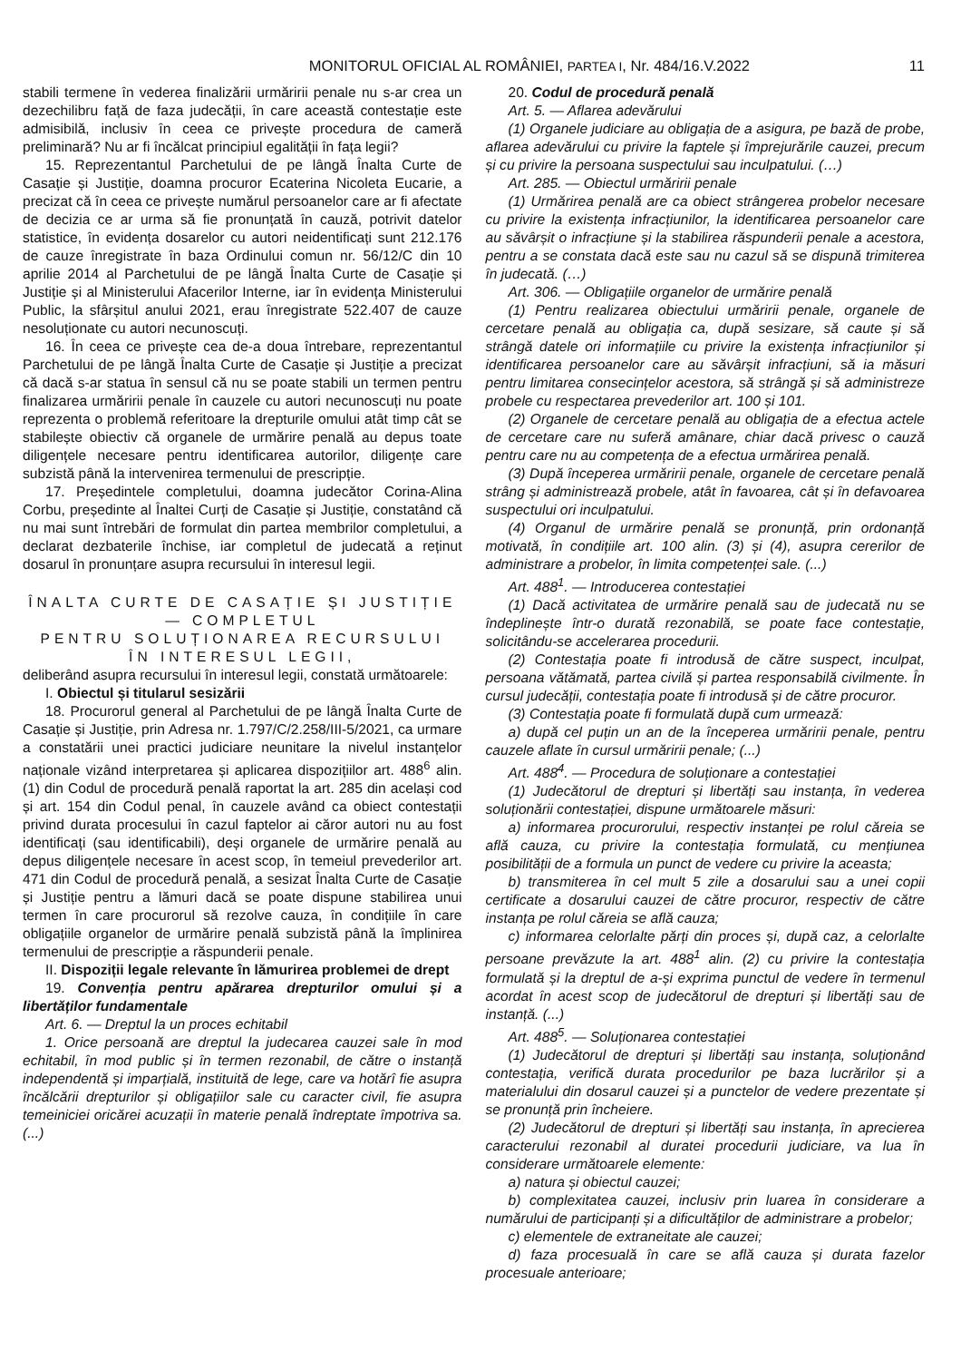MONITORUL OFICIAL AL ROMÂNIEI, PARTEA I, Nr. 484/16.V.2022 11
stabili termene în vederea finalizării urmăririi penale nu s-ar crea un dezechilibru față de faza judecății, în care această contestație este admisibilă, inclusiv în ceea ce privește procedura de cameră preliminară? Nu ar fi încălcat principiul egalității în fața legii?
15. Reprezentantul Parchetului de pe lângă Înalta Curte de Casație și Justiție, doamna procuror Ecaterina Nicoleta Eucarie, a precizat că în ceea ce privește numărul persoanelor care ar fi afectate de decizia ce ar urma să fie pronunțată în cauză, potrivit datelor statistice, în evidența dosarelor cu autori neidentificați sunt 212.176 de cauze înregistrate în baza Ordinului comun nr. 56/12/C din 10 aprilie 2014 al Parchetului de pe lângă Înalta Curte de Casație și Justiție și al Ministerului Afacerilor Interne, iar în evidența Ministerului Public, la sfârșitul anului 2021, erau înregistrate 522.407 de cauze nesoluționate cu autori necunoscuți.
16. În ceea ce privește cea de-a doua întrebare, reprezentantul Parchetului de pe lângă Înalta Curte de Casație și Justiție a precizat că dacă s-ar statua în sensul că nu se poate stabili un termen pentru finalizarea urmăririi penale în cauzele cu autori necunoscuți nu poate reprezenta o problemă referitoare la drepturile omului atât timp cât se stabilește obiectiv că organele de urmărire penală au depus toate diligențele necesare pentru identificarea autorilor, diligențe care subzistă până la intervenirea termenului de prescripție.
17. Președintele completului, doamna judecător Corina-Alina Corbu, președinte al Înaltei Curți de Casație și Justiție, constatând că nu mai sunt întrebări de formulat din partea membrilor completului, a declarat dezbaterile închise, iar completul de judecată a reținut dosarul în pronunțare asupra recursului în interesul legii.
ÎNALTA CURTE DE CASAȚIE ȘI JUSTIȚIE — COMPLETUL
PENTRU SOLUȚIONAREA RECURSULUI
ÎN INTERESUL LEGII,
deliberând asupra recursului în interesul legii, constată următoarele:
I. Obiectul și titularul sesizării
18. Procurorul general al Parchetului de pe lângă Înalta Curte de Casație și Justiție, prin Adresa nr. 1.797/C/2.258/III-5/2021, ca urmare a constatării unei practici judiciare neunitare la nivelul instanțelor naționale vizând interpretarea și aplicarea dispozițiilor art. 488<sup>6</sup> alin. (1) din Codul de procedură penală raportat la art. 285 din același cod și art. 154 din Codul penal, în cauzele având ca obiect contestații privind durata procesului în cazul faptelor ai căror autori nu au fost identificați (sau identificabili), deși organele de urmărire penală au depus diligențele necesare în acest scop, în temeiul prevederilor art. 471 din Codul de procedură penală, a sesizat Înalta Curte de Casație și Justiție pentru a lămuri dacă se poate dispune stabilirea unui termen în care procurorul să rezolve cauza, în condițiile în care obligațiile organelor de urmărire penală subzistă până la împlinirea termenului de prescripție a răspunderii penale.
II. Dispoziții legale relevante în lămurirea problemei de drept
19. Convenția pentru apărarea drepturilor omului și a libertăților fundamentale
Art. 6. — Dreptul la un proces echitabil
1. Orice persoană are dreptul la judecarea cauzei sale în mod echitabil, în mod public și în termen rezonabil, de către o instanță independentă și imparțială, instituită de lege, care va hotărî fie asupra încălcării drepturilor și obligațiilor sale cu caracter civil, fie asupra temeiniciei oricărei acuzații în materie penală îndreptate împotriva sa. (...)
20. Codul de procedură penală
Art. 5. — Aflarea adevărului
(1) Organele judiciare au obligația de a asigura, pe bază de probe, aflarea adevărului cu privire la faptele și împrejurările cauzei, precum și cu privire la persoana suspectului sau inculpatului. (…)
Art. 285. — Obiectul urmăririi penale
(1) Urmărirea penală are ca obiect strângerea probelor necesare cu privire la existența infracțiunilor, la identificarea persoanelor care au săvârșit o infracțiune și la stabilirea răspunderii penale a acestora, pentru a se constata dacă este sau nu cazul să se dispună trimiterea în judecată. (…)
Art. 306. — Obligațiile organelor de urmărire penală
(1) Pentru realizarea obiectului urmăririi penale, organele de cercetare penală au obligația ca, după sesizare, să caute și să strângă datele ori informațiile cu privire la existența infracțiunilor și identificarea persoanelor care au săvârșit infracțiuni, să ia măsuri pentru limitarea consecințelor acestora, să strângă și să administreze probele cu respectarea prevederilor art. 100 și 101.
(2) Organele de cercetare penală au obligația de a efectua actele de cercetare care nu suferă amânare, chiar dacă privesc o cauză pentru care nu au competența de a efectua urmărirea penală.
(3) După începerea urmăririi penale, organele de cercetare penală strâng și administrează probele, atât în favoarea, cât și în defavoarea suspectului ori inculpatului.
(4) Organul de urmărire penală se pronunță, prin ordonanță motivată, în condițiile art. 100 alin. (3) și (4), asupra cererilor de administrare a probelor, în limita competenței sale. (...)
Art. 488<sup>1</sup>. — Introducerea contestației
(1) Dacă activitatea de urmărire penală sau de judecată nu se îndeplinește într-o durată rezonabilă, se poate face contestație, solicitându-se accelerarea procedurii.
(2) Contestația poate fi introdusă de către suspect, inculpat, persoana vătămată, partea civilă și partea responsabilă civilmente. În cursul judecății, contestația poate fi introdusă și de către procuror.
(3) Contestația poate fi formulată după cum urmează:
a) după cel puțin un an de la începerea urmăririi penale, pentru cauzele aflate în cursul urmăririi penale; (...)
Art. 488<sup>4</sup>. — Procedura de soluționare a contestației
(1) Judecătorul de drepturi și libertăți sau instanța, în vederea soluționării contestației, dispune următoarele măsuri:
a) informarea procurorului, respectiv instanței pe rolul căreia se află cauza, cu privire la contestația formulată, cu mențiunea posibilității de a formula un punct de vedere cu privire la aceasta;
b) transmiterea în cel mult 5 zile a dosarului sau a unei copii certificate a dosarului cauzei de către procuror, respectiv de către instanța pe rolul căreia se află cauza;
c) informarea celorlalte părți din proces și, după caz, a celorlalte persoane prevăzute la art. 488<sup>1</sup> alin. (2) cu privire la contestația formulată și la dreptul de a-și exprima punctul de vedere în termenul acordat în acest scop de judecătorul de drepturi și libertăți sau de instanță. (...)
Art. 488<sup>5</sup>. — Soluționarea contestației
(1) Judecătorul de drepturi și libertăți sau instanța, soluționând contestația, verifică durata procedurilor pe baza lucrărilor și a materialului din dosarul cauzei și a punctelor de vedere prezentate și se pronunță prin încheiere.
(2) Judecătorul de drepturi și libertăți sau instanța, în aprecierea caracterului rezonabil al duratei procedurii judiciare, va lua în considerare următoarele elemente:
a) natura și obiectul cauzei;
b) complexitatea cauzei, inclusiv prin luarea în considerare a numărului de participanți și a dificultăților de administrare a probelor;
c) elementele de extraneitate ale cauzei;
d) faza procesuală în care se află cauza și durata fazelor procesuale anterioare;